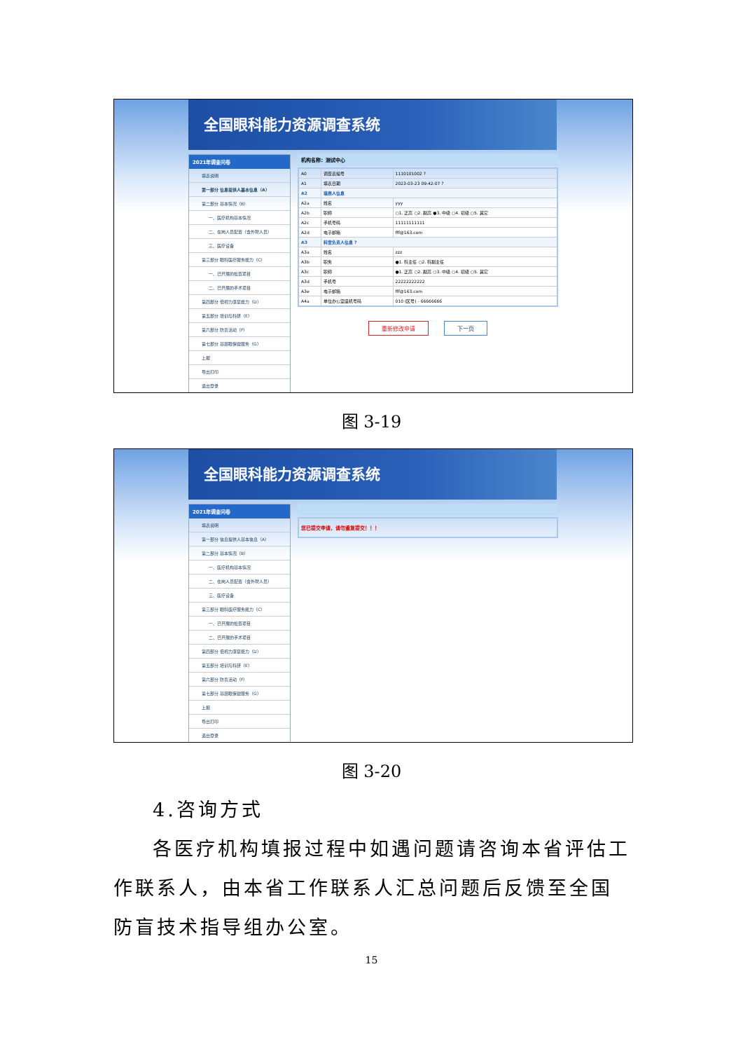全国眼科能力资源调查系统
2021年调查问卷
填表说明
第一部分 信息提供人基本信息（A）
第二部分 基本情况（B）
一、医疗机构基本情况
二、在岗人员配置（含外聘人员）
三、医疗设备
第三部分 眼科医疗服务能力（C）
一、已开展的检查项目
二、已开展的手术项目
第四部分 低视力康复能力（D）
第五部分 培训与科研（E）
第六部分 防盲活动（F）
第七部分 基层眼保健服务（G）
上报
导出打印
退出登录
机构名称：测试中心
| A0 | 调查表编号 | 1110101002 ? |
| A1 | 填表日期 | 2023-03-23 09:42:07 ? |
| A2 | 填表人信息 | |
| A2a | 姓名 | yyy |
| A2b | 职称 | ○1. 正高 ○2. 副高 ●3. 中级 ○4. 初级 ○5. 其它 |
| A2c | 手机号码 | 11111111111 |
| A2d | 电子邮箱 | fff@163.com |
| A3 | 科室负责人信息 ? | |
| A3a | 姓名 | zzz |
| A3b | 职务 | ●1. 科主任 ○2. 科副主任 |
| A3c | 职称 | ●1. 正高 ○2. 副高 ○3. 中级 ○4. 初级 ○5. 其它 |
| A3d | 手机号 | 22222222222 |
| A3e | 电子邮箱 | fff@163.com |
| A4a | 单位办公室座机号码 | 010 (区号) - 66666666 |
重新修改申请 下一页
图 3-19
全国眼科能力资源调查系统
2021年调查问卷
填表说明
第一部分 信息提供人基本信息（A）
第二部分 基本情况（B）
一、医疗机构基本情况
二、在岗人员配置（含外聘人员）
三、医疗设备
第三部分 眼科医疗服务能力（C）
一、已开展的检查项目
二、已开展的手术项目
第四部分 低视力康复能力（D）
第五部分 培训与科研（E）
第六部分 防盲活动（F）
第七部分 基层眼保健服务（G）
上报
导出打印
退出登录
您已提交申请，请勿重复提交！！！
图 3-20
4.咨询方式
各医疗机构填报过程中如遇问题请咨询本省评估工作联系人，由本省工作联系人汇总问题后反馈至全国防盲技术指导组办公室。
15